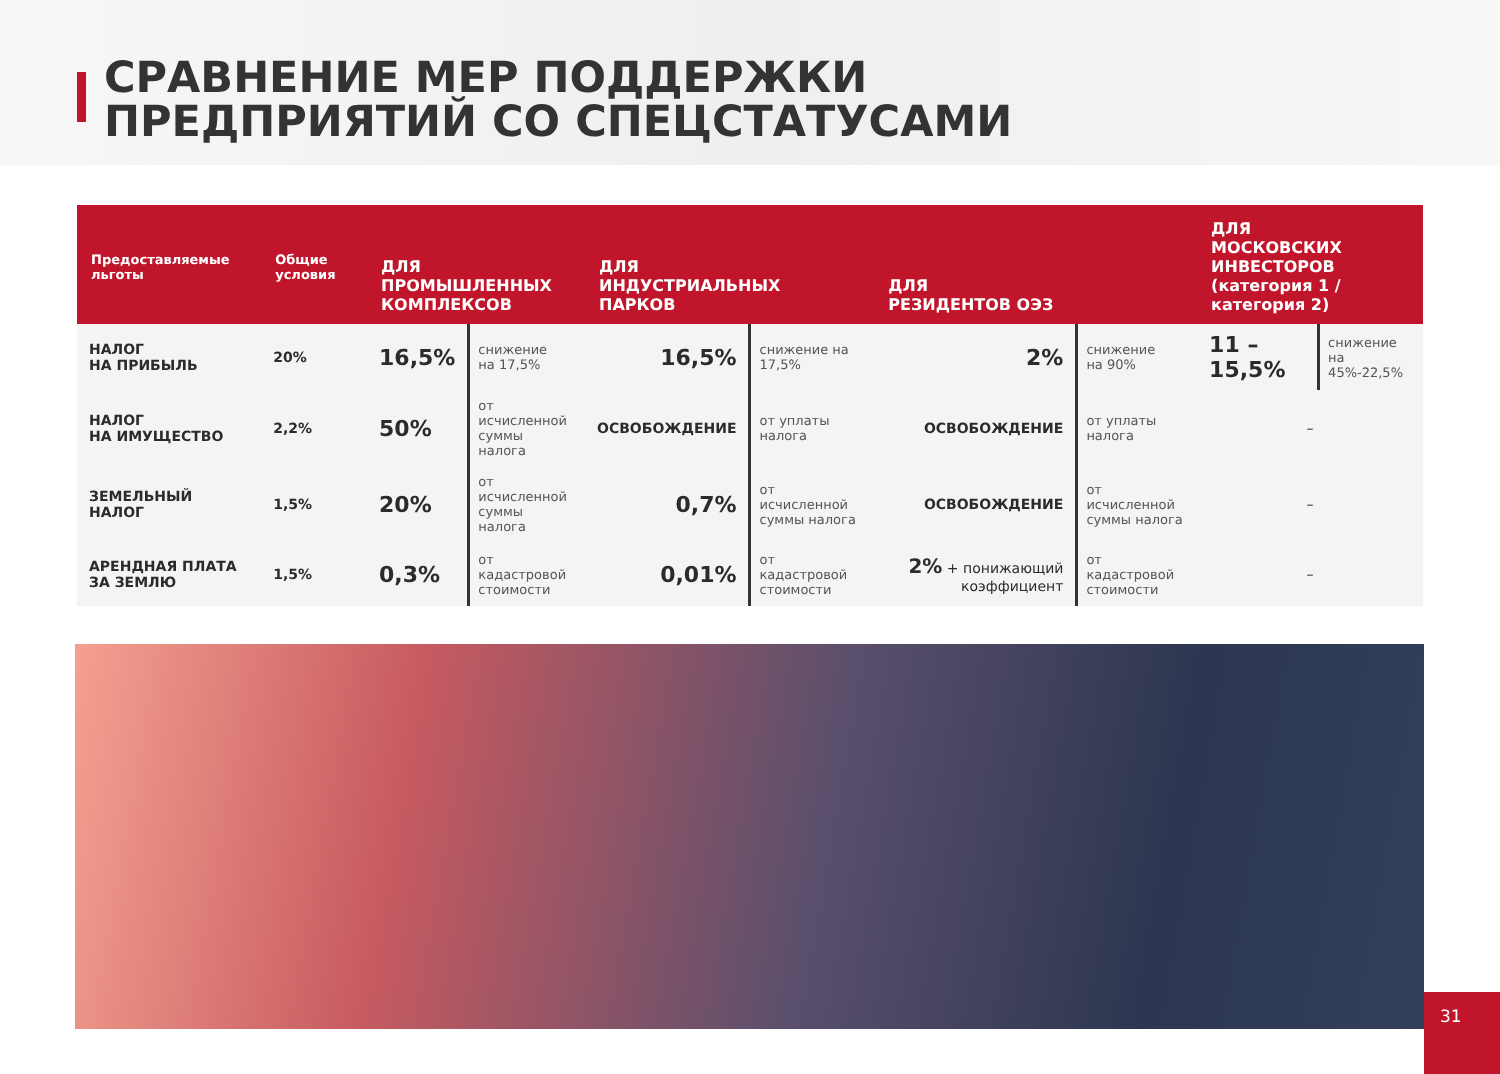СРАВНЕНИЕ МЕР ПОДДЕРЖКИ
ПРЕДПРИЯТИЙ СО СПЕЦСТАТУСАМИ
| Предоставляемые льготы | Общие условия | ДЛЯ ПРОМЫШЛЕННЫХ КОМПЛЕКСОВ | | ДЛЯ ИНДУСТРИАЛЬНЫХ ПАРКОВ | | ДЛЯ РЕЗИДЕНТОВ ОЭЗ | | ДЛЯ МОСКОВСКИХ ИНВЕСТОРОВ (категория 1 / категория 2) | |
| --- | --- | --- | --- | --- | --- | --- | --- | --- | --- |
| НАЛОГ НА ПРИБЫЛЬ | 20% | 16,5% | снижение на 17,5% | 16,5% | снижение на 17,5% | 2% | снижение на 90% | 11 – 15,5% | снижение на 45%-22,5% |
| НАЛОГ НА ИМУЩЕСТВО | 2,2% | 50% | от исчисленной суммы налога | ОСВОБОЖДЕНИЕ | от уплаты налога | ОСВОБОЖДЕНИЕ | от уплаты налога | – | |
| ЗЕМЕЛЬНЫЙ НАЛОГ | 1,5% | 20% | от исчисленной суммы налога | 0,7% | от исчисленной суммы налога | ОСВОБОЖДЕНИЕ | от исчисленной суммы налога | – | |
| АРЕНДНАЯ ПЛАТА ЗА ЗЕМЛЮ | 1,5% | 0,3% | от кадастровой стоимости | 0,01% | от кадастровой стоимости | 2% + понижающий коэффициент | от кадастровой стоимости | – | |
31